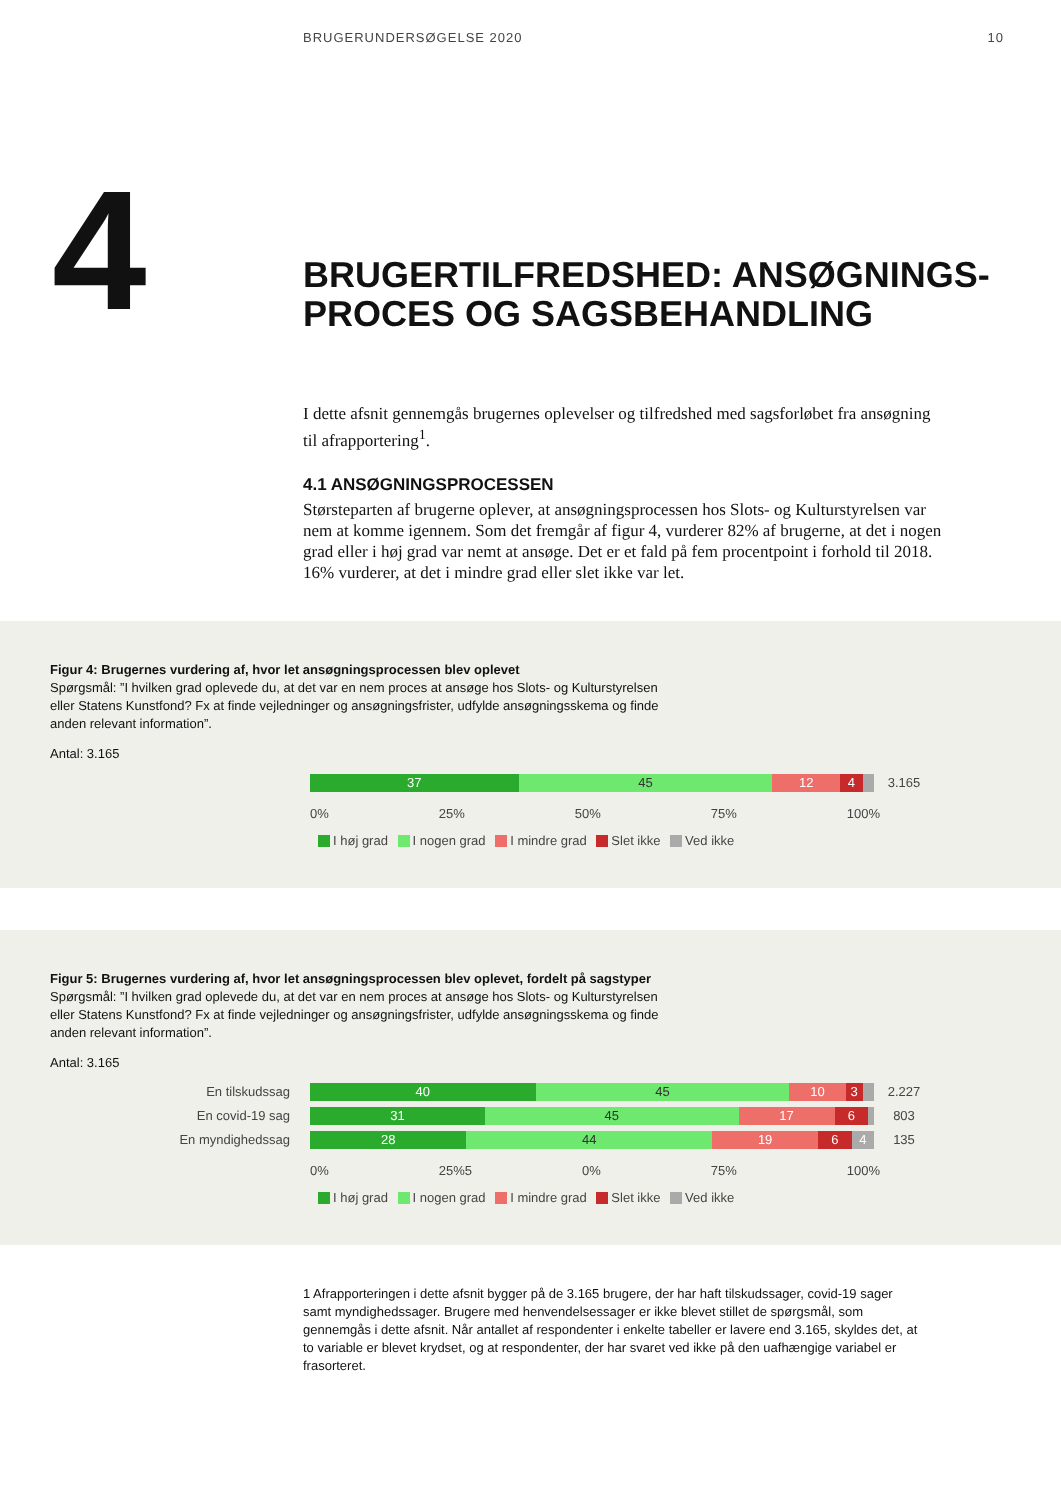BRUGERUNDERSØGELSE 2020 10
4
BRUGERTILFREDSHED: ANSØGNINGS-
PROCES OG SAGSBEHANDLING
I dette afsnit gennemgås brugernes oplevelser og tilfredshed med sagsforløbet fra ansøgning til afrapportering<sup>1</sup>.
4.1 ANSØGNINGSPROCESSEN
Størsteparten af brugerne oplever, at ansøgningsprocessen hos Slots- og Kulturstyrelsen var nem at komme igennem. Som det fremgår af figur 4, vurderer 82% af brugerne, at det i nogen grad eller i høj grad var nemt at ansøge. Det er et fald på fem procentpoint i forhold til 2018. 16% vurderer, at det i mindre grad eller slet ikke var let.
Figur 4: Brugernes vurdering af, hvor let ansøgningsprocessen blev oplevet
Spørgsmål: ”I hvilken grad oplevede du, at det var en nem proces at ansøge hos Slots- og Kulturstyrelsen eller Statens Kunstfond? Fx at finde vejledninger og ansøgningsfrister, udfylde ansøgningsskema og finde anden relevant information”.
Antal: 3.165
37 45 12 4
3.165
0% 25% 50% 75% 100%
I høj grad I nogen grad I mindre grad Slet ikke Ved ikke
Figur 5: Brugernes vurdering af, hvor let ansøgningsprocessen blev oplevet, fordelt på sagstyper
Spørgsmål: ”I hvilken grad oplevede du, at det var en nem proces at ansøge hos Slots- og Kulturstyrelsen eller Statens Kunstfond? Fx at finde vejledninger og ansøgningsfrister, udfylde ansøgningsskema og finde anden relevant information”.
Antal: 3.165
En tilskudssag
40 45 10 3
2.227
En covid-19 sag
31 45 17 6
803
En myndighedssag
28 44 19 6 4
135
0% 25%5 0% 75% 100%
I høj grad I nogen grad I mindre grad Slet ikke Ved ikke
1 Afrapporteringen i dette afsnit bygger på de 3.165 brugere, der har haft tilskudssager, covid-19 sager samt myndighedssager. Brugere med henvendelsessager er ikke blevet stillet de spørgsmål, som gennemgås i dette afsnit. Når antallet af respondenter i enkelte tabeller er lavere end 3.165, skyldes det, at to variable er blevet krydset, og at respondenter, der har svaret ved ikke på den uafhængige variabel er frasorteret.